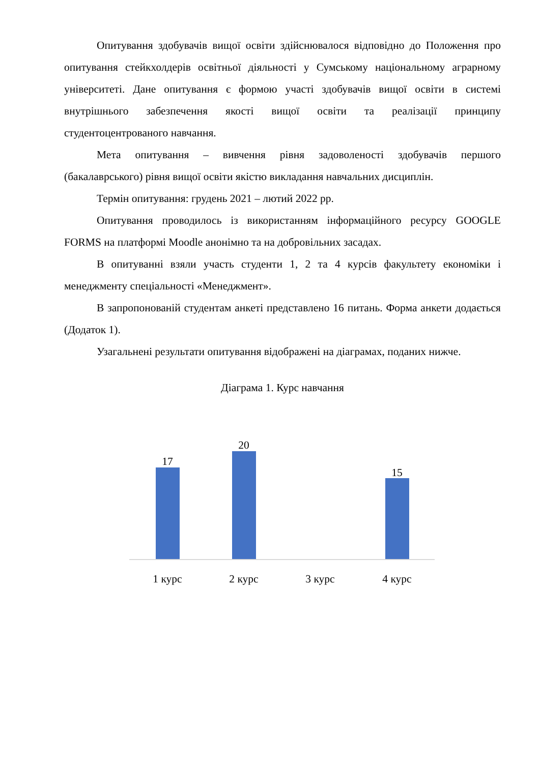Опитування здобувачів вищої освіти здійснювалося відповідно до Положення про опитування стейкхолдерів освітньої діяльності у Сумському національному аграрному університеті. Дане опитування є формою участі здобувачів вищої освіти в системі внутрішнього забезпечення якості вищої освіти та реалізації принципу студентоцентрованого навчання.
Мета опитування – вивчення рівня задоволеності здобувачів першого (бакалаврського) рівня вищої освіти якістю викладання навчальних дисциплін.
Термін опитування: грудень 2021 – лютий 2022 рр.
Опитування проводилось із використанням інформаційного ресурсу GOOGLE FORMS на платформі Moodle анонімно та на добровільних засадах.
В опитуванні взяли участь студенти 1, 2 та 4 курсів факультету економіки і менеджменту спеціальності «Менеджмент».
В запропонованій студентам анкеті представлено 16 питань. Форма анкети додається (Додаток 1).
Узагальнені результати опитування відображені на діаграмах, поданих нижче.
Діаграма 1. Курс навчання
17
20
15
1 курс 2 курс 3 курс 4 курс